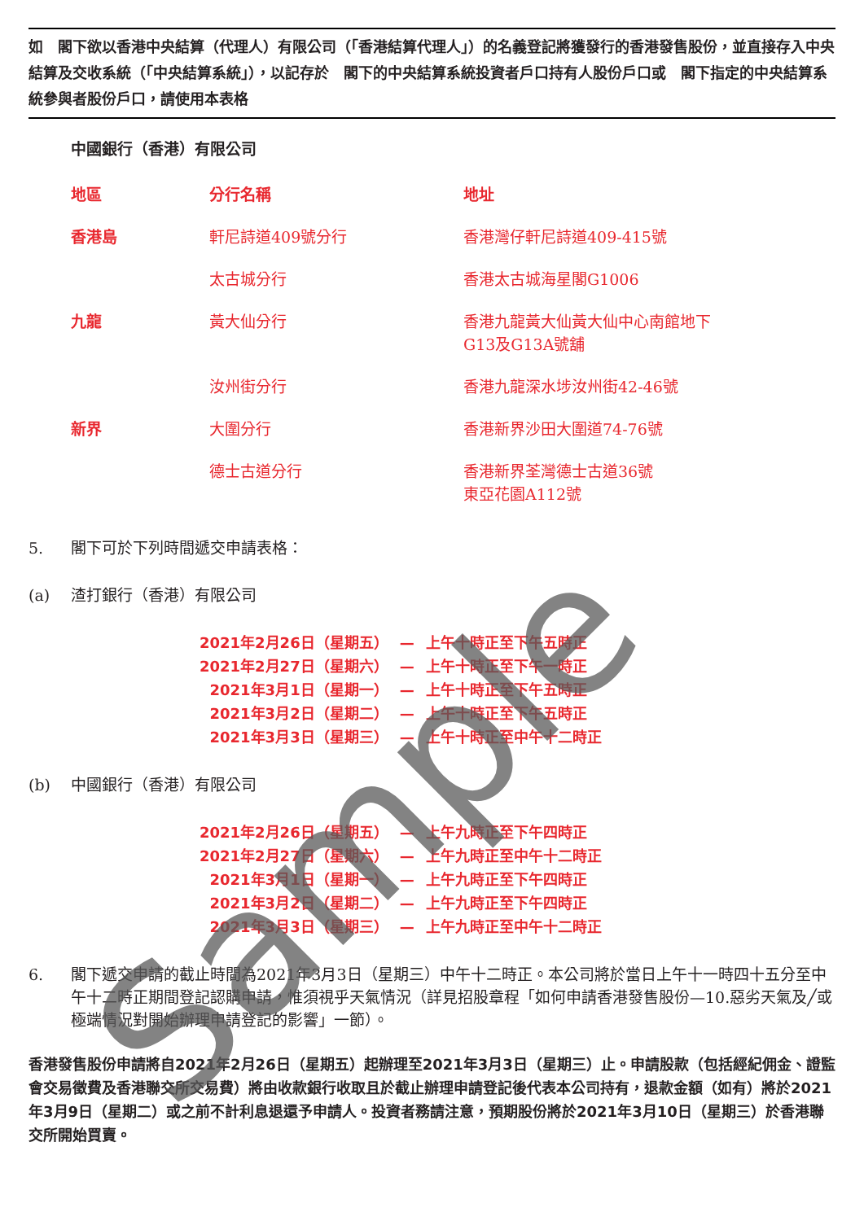如　閣下欲以香港中央結算（代理人）有限公司（「香港結算代理人」）的名義登記將獲發行的香港發售股份，並直接存入中央結算及交收系統（「中央結算系統」），以記存於　閣下的中央結算系統投資者戶口持有人股份戶口或　閣下指定的中央結算系統參與者股份戶口，請使用本表格
中國銀行（香港）有限公司
| 地區 | 分行名稱 | 地址 |
| --- | --- | --- |
| 香港島 | 軒尼詩道409號分行 | 香港灣仔軒尼詩道409-415號 |
| | 太古城分行 | 香港太古城海星閣G1006 |
| 九龍 | 黃大仙分行 | 香港九龍黃大仙黃大仙中心南館地下 G13及G13A號舖 |
| | 汝州街分行 | 香港九龍深水埗汝州街42-46號 |
| 新界 | 大圍分行 | 香港新界沙田大圍道74-76號 |
| | 德士古道分行 | 香港新界荃灣德士古道36號 東亞花園A112號 |
5. 閣下可於下列時間遞交申請表格：
(a) 渣打銀行（香港）有限公司
| 2021年2月26日（星期五） | — | 上午十時正至下午五時正 |
| 2021年2月27日（星期六） | — | 上午十時正至下午一時正 |
| 2021年3月1日（星期一） | — | 上午十時正至下午五時正 |
| 2021年3月2日（星期二） | — | 上午十時正至下午五時正 |
| 2021年3月3日（星期三） | — | 上午十時正至中午十二時正 |
(b) 中國銀行（香港）有限公司
| 2021年2月26日（星期五） | — | 上午九時正至下午四時正 |
| 2021年2月27日（星期六） | — | 上午九時正至中午十二時正 |
| 2021年3月1日（星期一） | — | 上午九時正至下午四時正 |
| 2021年3月2日（星期二） | — | 上午九時正至下午四時正 |
| 2021年3月3日（星期三） | — | 上午九時正至中午十二時正 |
6. 閣下遞交申請的截止時間為2021年3月3日（星期三）中午十二時正。本公司將於當日上午十一時四十五分至中午十二時正期間登記認購申請，惟須視乎天氣情況（詳見招股章程「如何申請香港發售股份—10.惡劣天氣及╱或極端情況對開始辦理申請登記的影響」一節）。
香港發售股份申請將自2021年2月26日（星期五）起辦理至2021年3月3日（星期三）止。申請股款（包括經紀佣金、證監會交易徵費及香港聯交所交易費）將由收款銀行收取且於截止辦理申請登記後代表本公司持有，退款金額（如有）將於2021年3月9日（星期二）或之前不計利息退還予申請人。投資者務請注意，預期股份將於2021年3月10日（星期三）於香港聯交所開始買賣。
Sample